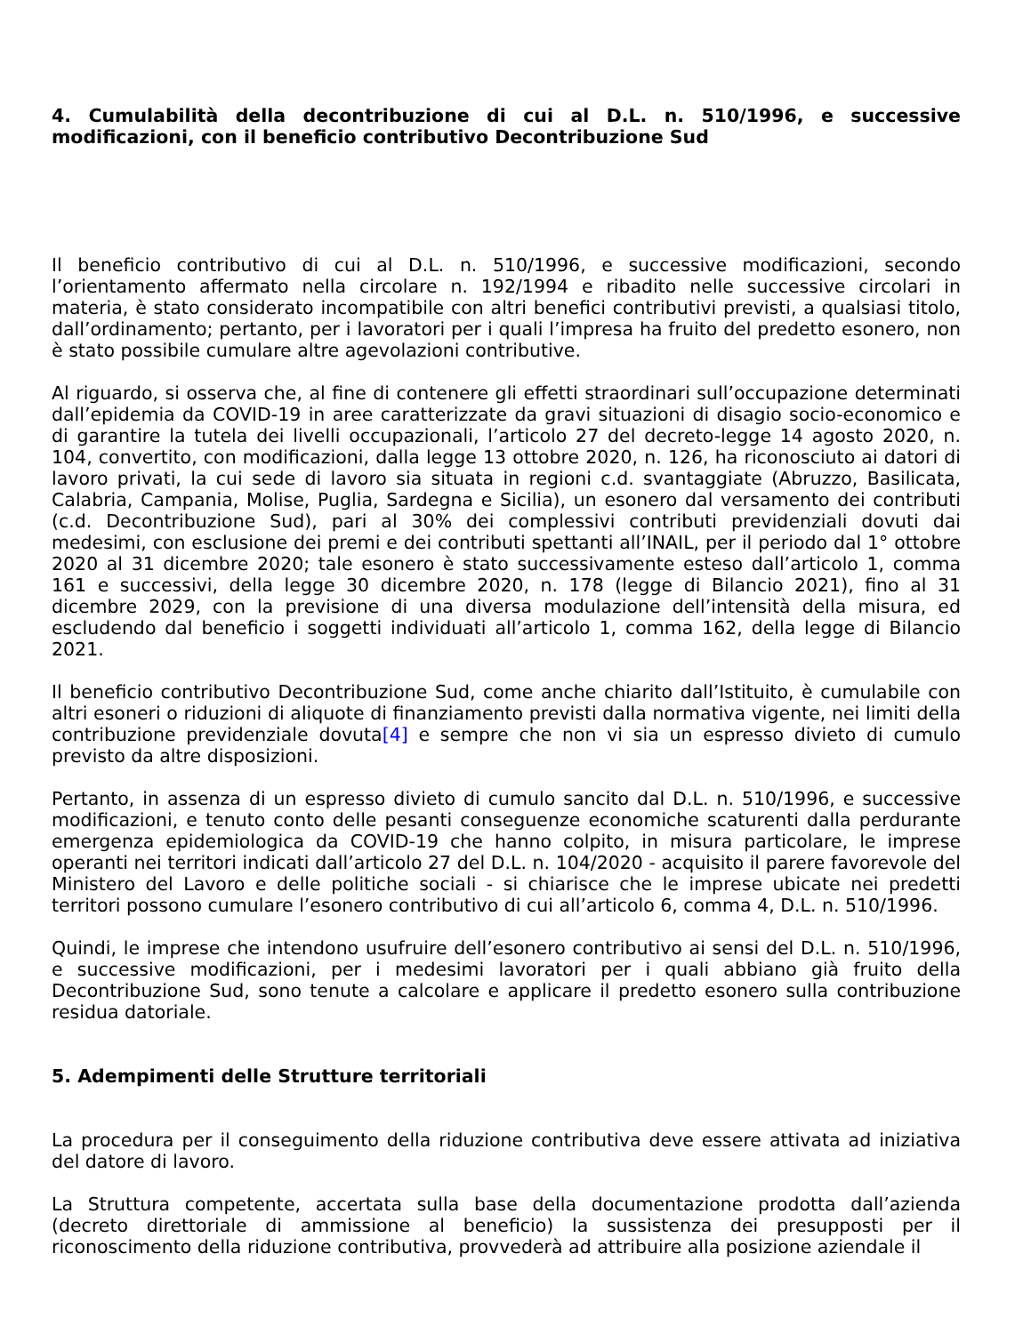4. Cumulabilità della decontribuzione di cui al D.L. n. 510/1996, e successive modificazioni, con il beneficio contributivo Decontribuzione Sud
Il beneficio contributivo di cui al D.L. n. 510/1996, e successive modificazioni, secondo l’orientamento affermato nella circolare n. 192/1994 e ribadito nelle successive circolari in materia, è stato considerato incompatibile con altri benefici contributivi previsti, a qualsiasi titolo, dall’ordinamento; pertanto, per i lavoratori per i quali l’impresa ha fruito del predetto esonero, non è stato possibile cumulare altre agevolazioni contributive.
Al riguardo, si osserva che, al fine di contenere gli effetti straordinari sull’occupazione determinati dall’epidemia da COVID-19 in aree caratterizzate da gravi situazioni di disagio socio-economico e di garantire la tutela dei livelli occupazionali, l’articolo 27 del decreto-legge 14 agosto 2020, n. 104, convertito, con modificazioni, dalla legge 13 ottobre 2020, n. 126, ha riconosciuto ai datori di lavoro privati, la cui sede di lavoro sia situata in regioni c.d. svantaggiate (Abruzzo, Basilicata, Calabria, Campania, Molise, Puglia, Sardegna e Sicilia), un esonero dal versamento dei contributi (c.d. Decontribuzione Sud), pari al 30% dei complessivi contributi previdenziali dovuti dai medesimi, con esclusione dei premi e dei contributi spettanti all’INAIL, per il periodo dal 1° ottobre 2020 al 31 dicembre 2020; tale esonero è stato successivamente esteso dall’articolo 1, comma 161 e successivi, della legge 30 dicembre 2020, n. 178 (legge di Bilancio 2021), fino al 31 dicembre 2029, con la previsione di una diversa modulazione dell’intensità della misura, ed escludendo dal beneficio i soggetti individuati all’articolo 1, comma 162, della legge di Bilancio 2021.
Il beneficio contributivo Decontribuzione Sud, come anche chiarito dall’Istituito, è cumulabile con altri esoneri o riduzioni di aliquote di finanziamento previsti dalla normativa vigente, nei limiti della contribuzione previdenziale dovuta[4] e sempre che non vi sia un espresso divieto di cumulo previsto da altre disposizioni.
Pertanto, in assenza di un espresso divieto di cumulo sancito dal D.L. n. 510/1996, e successive modificazioni, e tenuto conto delle pesanti conseguenze economiche scaturenti dalla perdurante emergenza epidemiologica da COVID-19 che hanno colpito, in misura particolare, le imprese operanti nei territori indicati dall’articolo 27 del D.L. n. 104/2020 - acquisito il parere favorevole del Ministero del Lavoro e delle politiche sociali - si chiarisce che le imprese ubicate nei predetti territori possono cumulare l’esonero contributivo di cui all’articolo 6, comma 4, D.L. n. 510/1996.
Quindi, le imprese che intendono usufruire dell’esonero contributivo ai sensi del D.L. n. 510/1996, e successive modificazioni, per i medesimi lavoratori per i quali abbiano già fruito della Decontribuzione Sud, sono tenute a calcolare e applicare il predetto esonero sulla contribuzione residua datoriale.
5. Adempimenti delle Strutture territoriali
La procedura per il conseguimento della riduzione contributiva deve essere attivata ad iniziativa del datore di lavoro.
La Struttura competente, accertata sulla base della documentazione prodotta dall’azienda (decreto direttoriale di ammissione al beneficio) la sussistenza dei presupposti per il riconoscimento della riduzione contributiva, provvederà ad attribuire alla posizione aziendale il